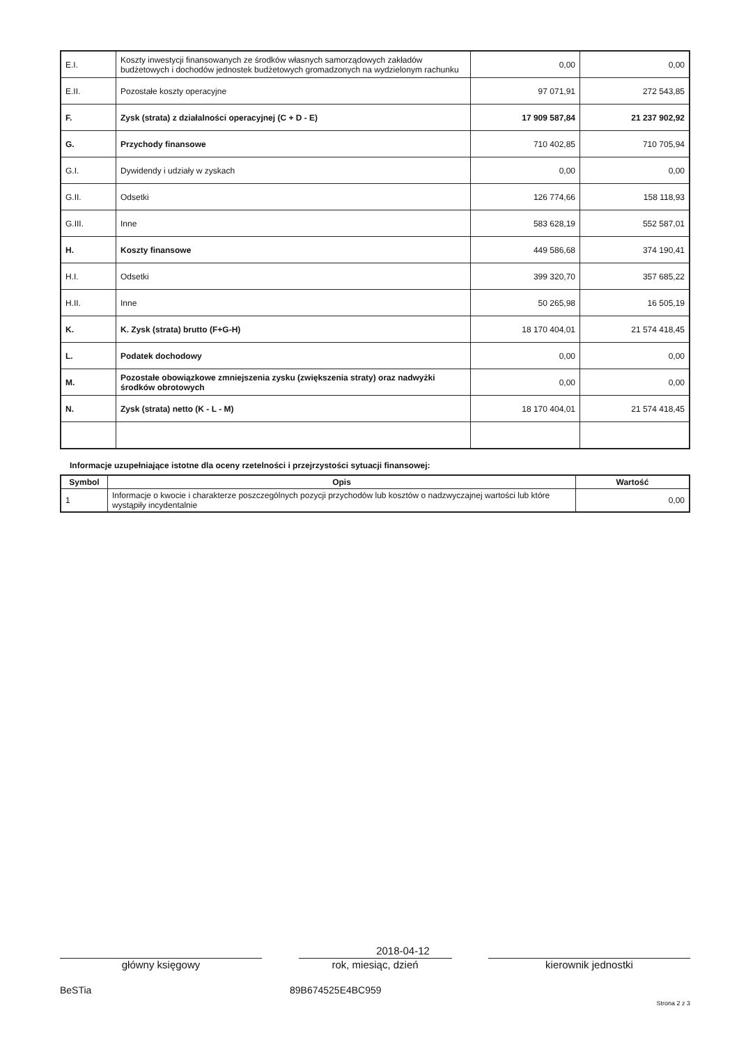| E.I. | Koszty inwestycji finansowanych ze środków własnych samorządowych zakładów budżetowych i dochodów jednostek budżetowych gromadzonych na wydzielonym rachunku | 0,00 | 0,00 |
| E.II. | Pozostałe koszty operacyjne | 97 071,91 | 272 543,85 |
| F. | Zysk (strata) z działalności operacyjnej (C + D - E) | 17 909 587,84 | 21 237 902,92 |
| G. | Przychody finansowe | 710 402,85 | 710 705,94 |
| G.I. | Dywidendy i udziały w zyskach | 0,00 | 0,00 |
| G.II. | Odsetki | 126 774,66 | 158 118,93 |
| G.III. | Inne | 583 628,19 | 552 587,01 |
| H. | Koszty finansowe | 449 586,68 | 374 190,41 |
| H.I. | Odsetki | 399 320,70 | 357 685,22 |
| H.II. | Inne | 50 265,98 | 16 505,19 |
| K. | K. Zysk (strata) brutto (F+G-H) | 18 170 404,01 | 21 574 418,45 |
| L. | Podatek dochodowy | 0,00 | 0,00 |
| M. | Pozostałe obowiązkowe zmniejszenia zysku (zwiększenia straty) oraz nadwyżki środków obrotowych | 0,00 | 0,00 |
| N. | Zysk (strata) netto (K - L - M) | 18 170 404,01 | 21 574 418,45 |
Informacje uzupełniające istotne dla oceny rzetelności i przejrzystości sytuacji finansowej:
| Symbol | Opis | Wartość |
| --- | --- | --- |
| 1 | Informacje o kwocie i charakterze poszczególnych pozycji przychodów lub kosztów o nadzwyczajnej wartości lub które wystąpiły incydentalnie | 0,00 |
2018-04-12
główny księgowy rok, miesiąc, dzień kierownik jednostki
BeSTia 89B674525E4BC959
Strona 2 z 3